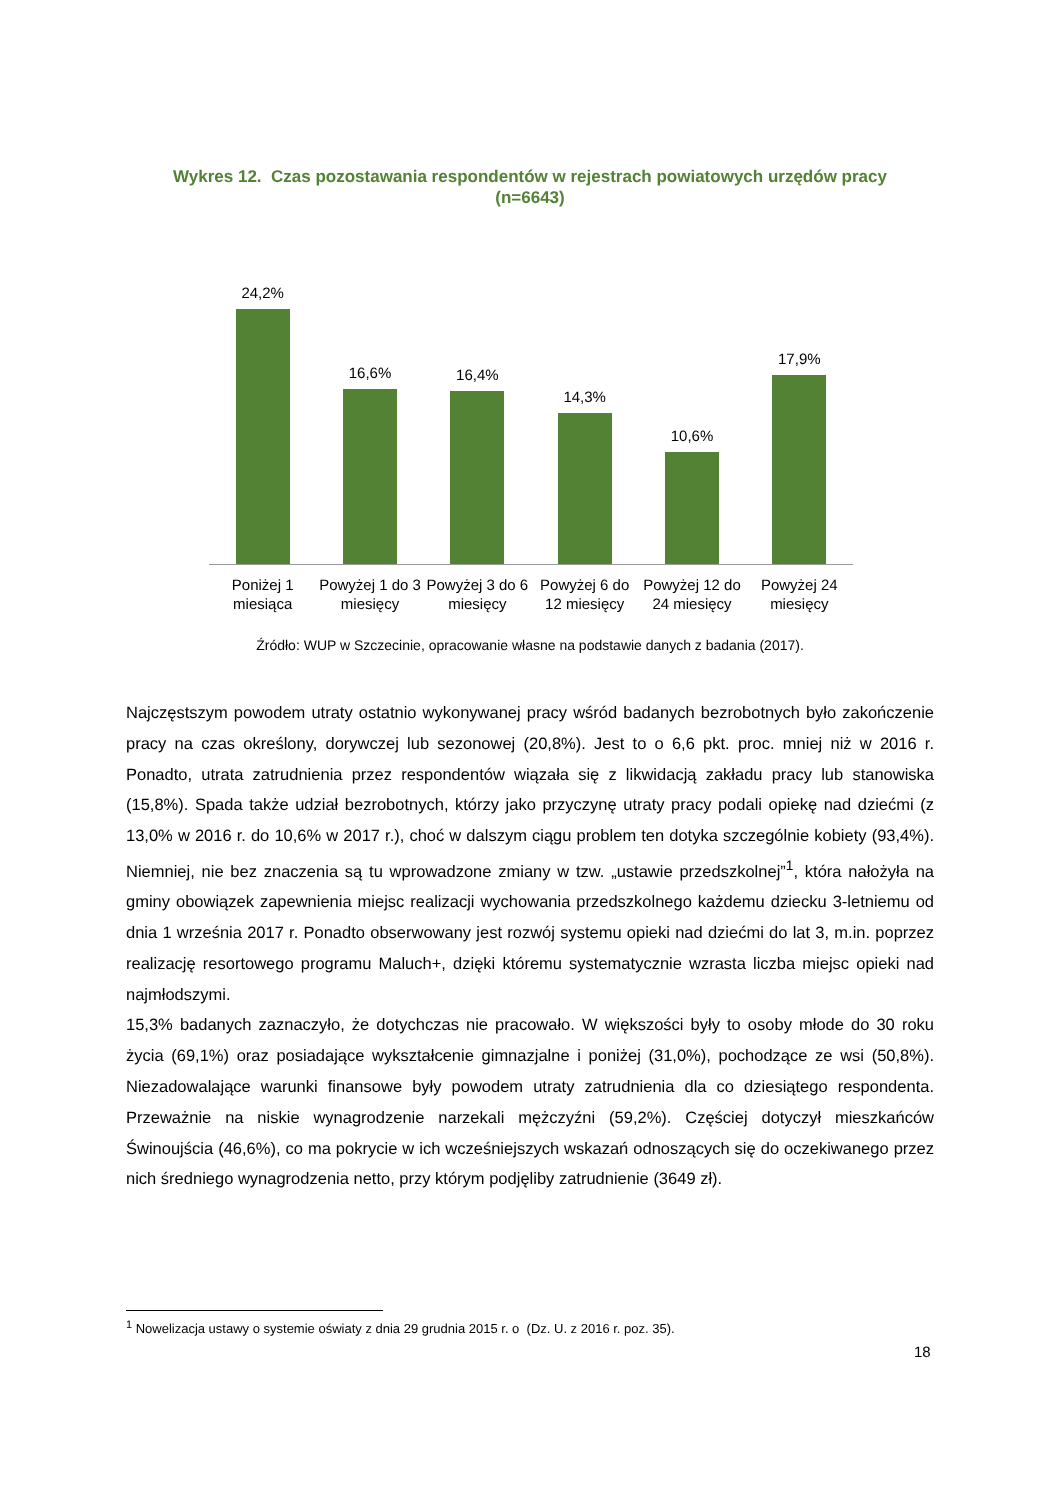Wykres 12. Czas pozostawania respondentów w rejestrach powiatowych urzędów pracy (n=6643)
24,2%
16,6%
16,4%
14,3%
10,6%
17,9%
Poniżej 1 miesiąca Powyżej 1 do 3 miesięcy Powyżej 3 do 6 miesięcy Powyżej 6 do 12 miesięcy Powyżej 12 do 24 miesięcy Powyżej 24 miesięcy
Źródło: WUP w Szczecinie, opracowanie własne na podstawie danych z badania (2017).
Najczęstszym powodem utraty ostatnio wykonywanej pracy wśród badanych bezrobotnych było zakończenie pracy na czas określony, dorywczej lub sezonowej (20,8%). Jest to o 6,6 pkt. proc. mniej niż w 2016 r. Ponadto, utrata zatrudnienia przez respondentów wiązała się z likwidacją zakładu pracy lub stanowiska (15,8%). Spada także udział bezrobotnych, którzy jako przyczynę utraty pracy podali opiekę nad dziećmi (z 13,0% w 2016 r. do 10,6% w 2017 r.), choć w dalszym ciągu problem ten dotyka szczególnie kobiety (93,4%). Niemniej, nie bez znaczenia są tu wprowadzone zmiany w tzw. „ustawie przedszkolnej”<sup>1</sup>, która nałożyła na gminy obowiązek zapewnienia miejsc realizacji wychowania przedszkolnego każdemu dziecku 3-letniemu od dnia 1 września 2017 r. Ponadto obserwowany jest rozwój systemu opieki nad dziećmi do lat 3, m.in. poprzez realizację resortowego programu Maluch+, dzięki któremu systematycznie wzrasta liczba miejsc opieki nad najmłodszymi.
15,3% badanych zaznaczyło, że dotychczas nie pracowało. W większości były to osoby młode do 30 roku życia (69,1%) oraz posiadające wykształcenie gimnazjalne i poniżej (31,0%), pochodzące ze wsi (50,8%). Niezadowalające warunki finansowe były powodem utraty zatrudnienia dla co dziesiątego respondenta. Przeważnie na niskie wynagrodzenie narzekali mężczyźni (59,2%). Częściej dotyczył mieszkańców Świnoujścia (46,6%), co ma pokrycie w ich wcześniejszych wskazań odnoszących się do oczekiwanego przez nich średniego wynagrodzenia netto, przy którym podjęliby zatrudnienie (3649 zł).
<sup>1</sup> Nowelizacja ustawy o systemie oświaty z dnia 29 grudnia 2015 r. o (Dz. U. z 2016 r. poz. 35).
18